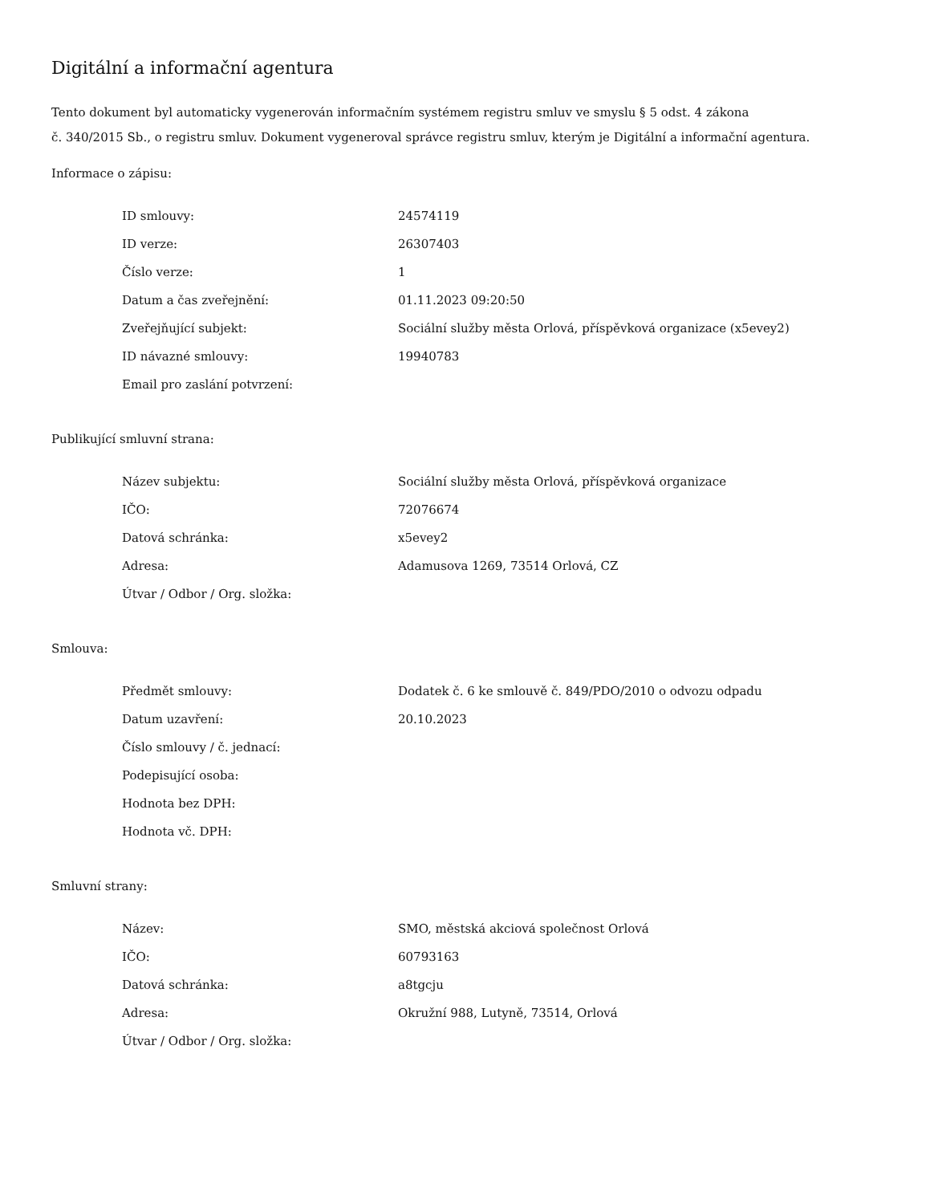Digitální a informační agentura
Tento dokument byl automaticky vygenerován informačním systémem registru smluv ve smyslu § 5 odst. 4 zákona
č. 340/2015 Sb., o registru smluv. Dokument vygeneroval správce registru smluv, kterým je Digitální a informační agentura.
Informace o zápisu:
| ID smlouvy: | 24574119 |
| ID verze: | 26307403 |
| Číslo verze: | 1 |
| Datum a čas zveřejnění: | 01.11.2023 09:20:50 |
| Zveřejňující subjekt: | Sociální služby města Orlová, příspěvková organizace (x5evey2) |
| ID návazné smlouvy: | 19940783 |
| Email pro zaslání potvrzení: | |
Publikující smluvní strana:
| Název subjektu: | Sociální služby města Orlová, příspěvková organizace |
| IČO: | 72076674 |
| Datová schránka: | x5evey2 |
| Adresa: | Adamusova 1269, 73514 Orlová, CZ |
| Útvar / Odbor / Org. složka: | |
Smlouva:
| Předmět smlouvy: | Dodatek č. 6 ke smlouvě č. 849/PDO/2010 o odvozu odpadu |
| Datum uzavření: | 20.10.2023 |
| Číslo smlouvy / č. jednací: | |
| Podepisující osoba: | |
| Hodnota bez DPH: | |
| Hodnota vč. DPH: | |
Smluvní strany:
| Název: | SMO, městská akciová společnost Orlová |
| IČO: | 60793163 |
| Datová schránka: | a8tgcju |
| Adresa: | Okružní 988, Lutyně, 73514, Orlová |
| Útvar / Odbor / Org. složka: | |